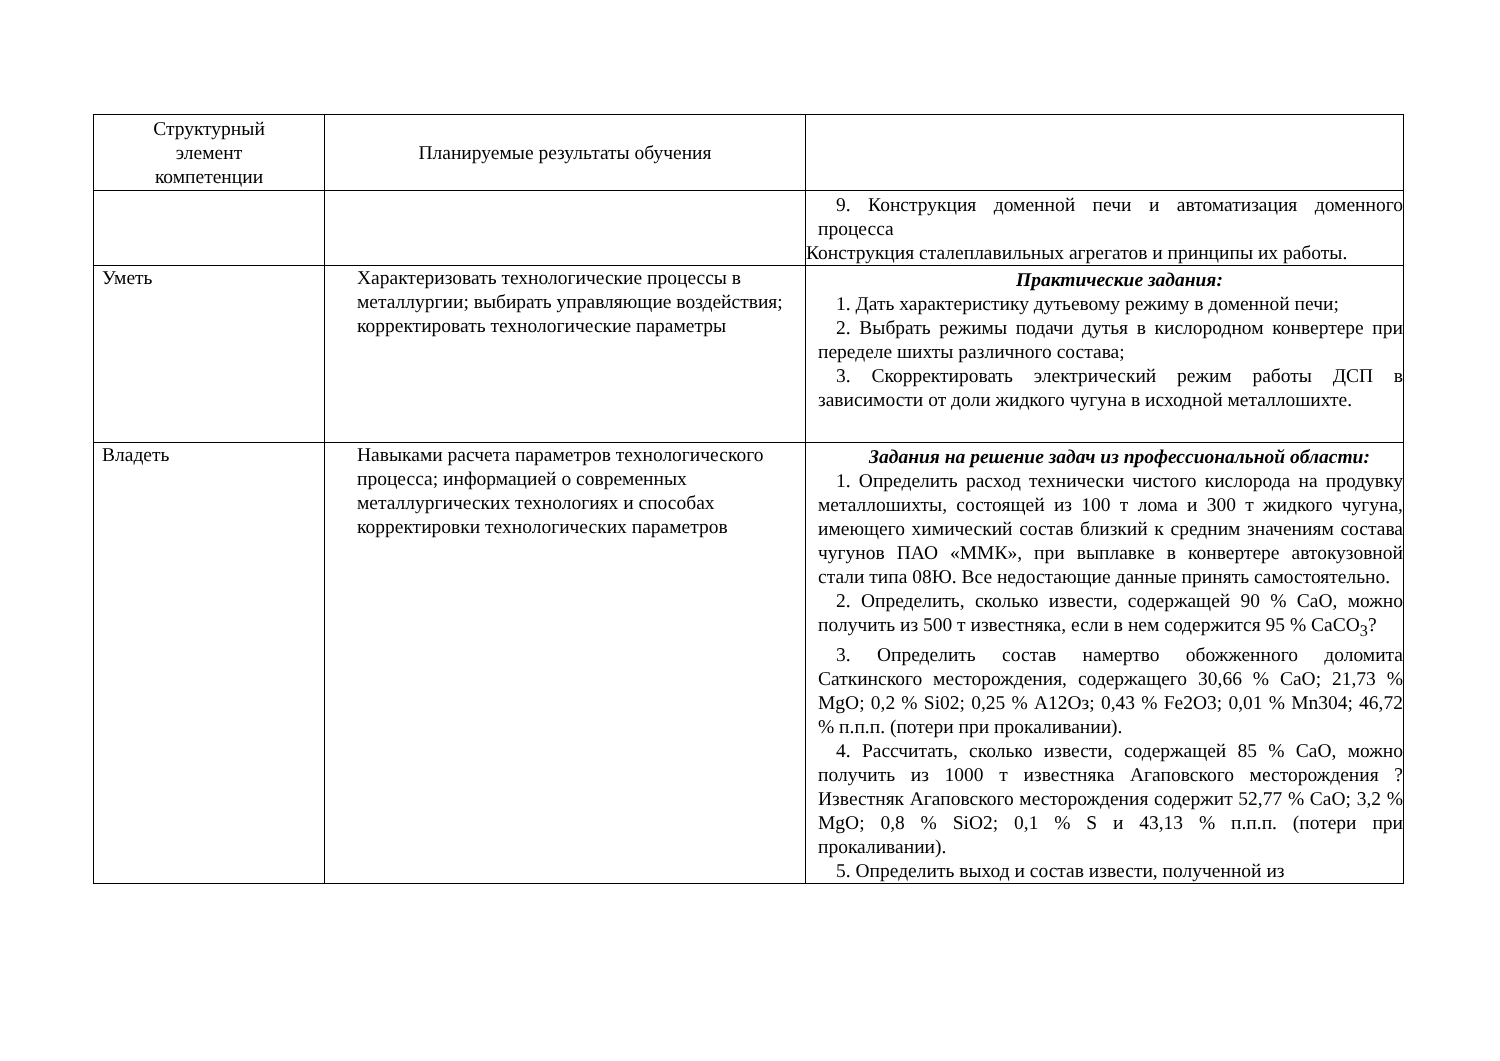| Структурный элемент компетенции | Планируемые результаты обучения | |
| --- | --- | --- |
| | | 9. Конструкция доменной печи и автоматизация доменного процесса Конструкция сталеплавильных агрегатов и принципы их работы. |
| Уметь | Характеризовать технологические процессы в металлургии; выбирать управляющие воздействия; корректировать технологические параметры | Практические задания: 1. Дать характеристику дутьевому режиму в доменной печи; 2. Выбрать режимы подачи дутья в кислородном конвертере при переделе шихты различного состава; 3. Скорректировать электрический режим работы ДСП в зависимости от доли жидкого чугуна в исходной металлошихте. |
| Владеть | Навыками расчета параметров технологического процесса; информацией о современных металлургических технологиях и способах корректировки технологических параметров | Задания на решение задач из профессиональной области: 1. Определить расход технически чистого кислорода на продувку металлошихты, состоящей из 100 т лома и 300 т жидкого чугуна, имеющего химический состав близкий к средним значениям состава чугунов ПАО «ММК», при выплавке в конвертере автокузовной стали типа 08Ю. Все недостающие данные принять самостоятельно. 2. Определить, сколько извести, содержащей 90 % СаО, можно получить из 500 т известняка, если в нем содержится 95 % СаСО<sub>3</sub>? 3. Определить состав намертво обожженного доломита Саткинского месторождения, содержащего 30,66 % СаО; 21,73 % MgO; 0,2 % Si02; 0,25 % А12Оз; 0,43 % Fe2O3; 0,01 % Mn304; 46,72 % п.п.п. (потери при прокаливании). 4. Рассчитать, сколько извести, содержащей 85 % СаО, можно получить из 1000 т известняка Агаповского месторождения ? Известняк Агаповского месторождения содержит 52,77 % СаО; 3,2 % MgO; 0,8 % SiO2; 0,1 % S и 43,13 % п.п.п. (потери при прокаливании). 5. Определить выход и состав извести, полученной из |